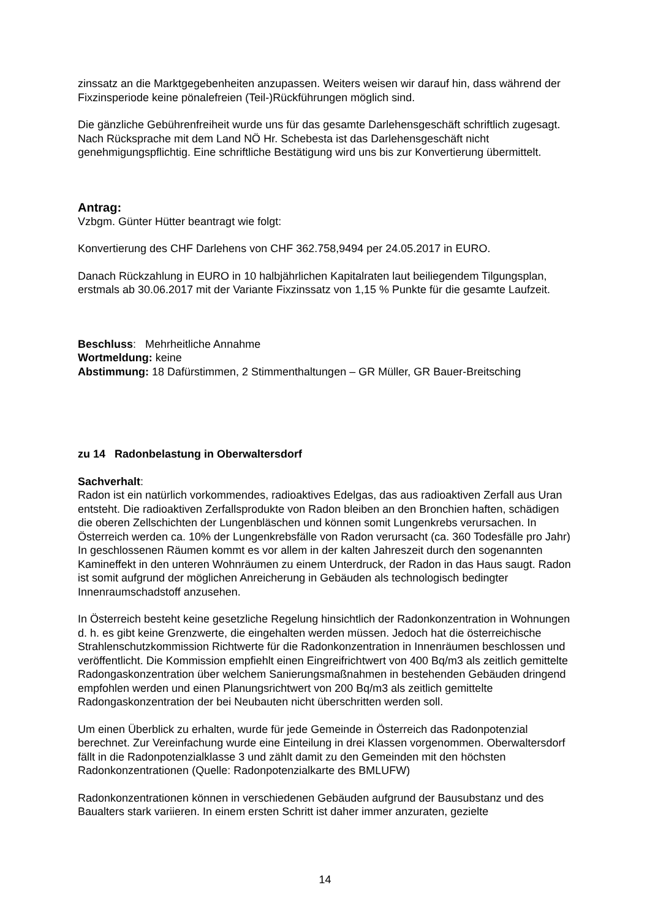zinssatz an die Marktgegebenheiten anzupassen. Weiters weisen wir darauf hin, dass während der Fixzinsperiode keine pönalefreien (Teil-)Rückführungen möglich sind.
Die gänzliche Gebührenfreiheit wurde uns für das gesamte Darlehensgeschäft schriftlich zugesagt.
Nach Rücksprache mit dem Land NÖ Hr. Schebesta ist das Darlehensgeschäft nicht genehmigungspflichtig. Eine schriftliche Bestätigung wird uns bis zur Konvertierung übermittelt.
Antrag:
Vzbgm. Günter Hütter beantragt wie folgt:
Konvertierung des CHF Darlehens von CHF 362.758,9494 per 24.05.2017 in EURO.
Danach Rückzahlung in EURO in 10 halbjährlichen Kapitalraten laut beiliegendem Tilgungsplan, erstmals ab 30.06.2017 mit der Variante Fixzinssatz von 1,15 % Punkte für die gesamte Laufzeit.
Beschluss: Mehrheitliche Annahme
Wortmeldung: keine
Abstimmung: 18 Dafürstimmen, 2 Stimmenthaltungen – GR Müller, GR Bauer-Breitsching
zu 14 Radonbelastung in Oberwaltersdorf
Sachverhalt:
Radon ist ein natürlich vorkommendes, radioaktives Edelgas, das aus radioaktiven Zerfall aus Uran entsteht. Die radioaktiven Zerfallsprodukte von Radon bleiben an den Bronchien haften, schädigen die oberen Zellschichten der Lungenbläschen und können somit Lungenkrebs verursachen. In Österreich werden ca. 10% der Lungenkrebsfälle von Radon verursacht (ca. 360 Todesfälle pro Jahr)
In geschlossenen Räumen kommt es vor allem in der kalten Jahreszeit durch den sogenannten Kamineffekt in den unteren Wohnräumen zu einem Unterdruck, der Radon in das Haus saugt. Radon ist somit aufgrund der möglichen Anreicherung in Gebäuden als technologisch bedingter Innenraumschadstoff anzusehen.
In Österreich besteht keine gesetzliche Regelung hinsichtlich der Radonkonzentration in Wohnungen d. h. es gibt keine Grenzwerte, die eingehalten werden müssen. Jedoch hat die österreichische Strahlenschutzkommission Richtwerte für die Radonkonzentration in Innenräumen beschlossen und veröffentlicht. Die Kommission empfiehlt einen Eingreifrichtwert von 400 Bq/m3 als zeitlich gemittelte Radongaskonzentration über welchem Sanierungsmaßnahmen in bestehenden Gebäuden dringend empfohlen werden und einen Planungsrichtwert von 200 Bq/m3 als zeitlich gemittelte Radongaskonzentration der bei Neubauten nicht überschritten werden soll.
Um einen Überblick zu erhalten, wurde für jede Gemeinde in Österreich das Radonpotenzial berechnet. Zur Vereinfachung wurde eine Einteilung in drei Klassen vorgenommen. Oberwaltersdorf fällt in die Radonpotenzialklasse 3 und zählt damit zu den Gemeinden mit den höchsten Radonkonzentrationen (Quelle: Radonpotenzialkarte des BMLUFW)
Radonkonzentrationen können in verschiedenen Gebäuden aufgrund der Bausubstanz und des Baualters stark variieren. In einem ersten Schritt ist daher immer anzuraten, gezielte
14